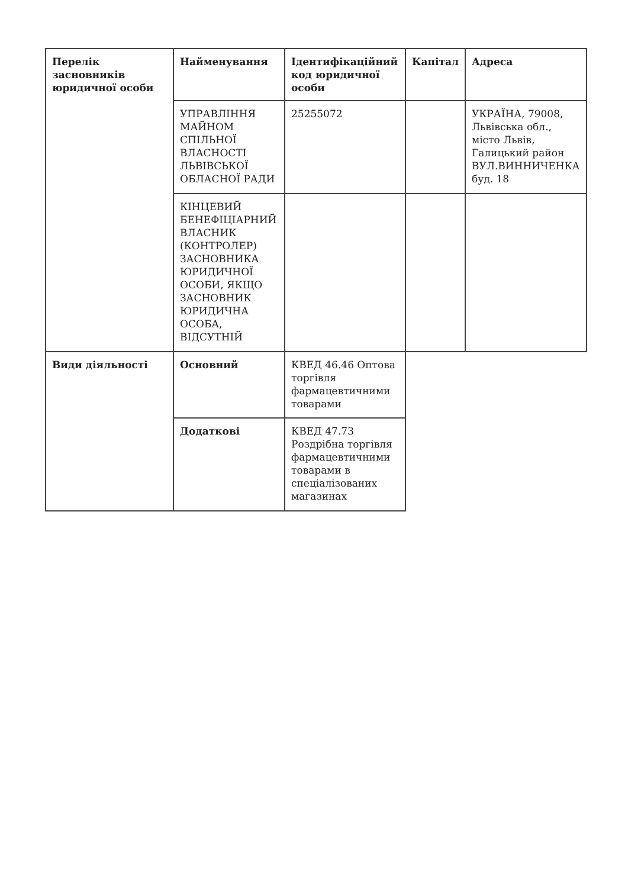| Перелік засновників юридичної особи | Найменування | Ідентифікаційний код юридичної особи | Капітал | Адреса |
| --- | --- | --- | --- | --- |
| | УПРАВЛІННЯ МАЙНОМ СПІЛЬНОЇ ВЛАСНОСТІ ЛЬВІВСЬКОЇ ОБЛАСНОЇ РАДИ | 25255072 | | УКРАЇНА, 79008, Львівська обл., місто Львів, Галицький район ВУЛ.ВИННИЧЕНКА буд. 18 |
| | КІНЦЕВИЙ БЕНЕФІЦІАРНИЙ ВЛАСНИК (КОНТРОЛЕР) ЗАСНОВНИКА ЮРИДИЧНОЇ ОСОБИ, ЯКЩО ЗАСНОВНИК ЮРИДИЧНА ОСОБА, ВІДСУТНІЙ | | | |
| Види діяльності | Основний | КВЕД 46.46 Оптова торгівля фармацевтичними товарами | | |
| | Додаткові | КВЕД 47.73 Роздрібна торгівля фармацевтичними товарами в спеціалізованих магазинах | | |